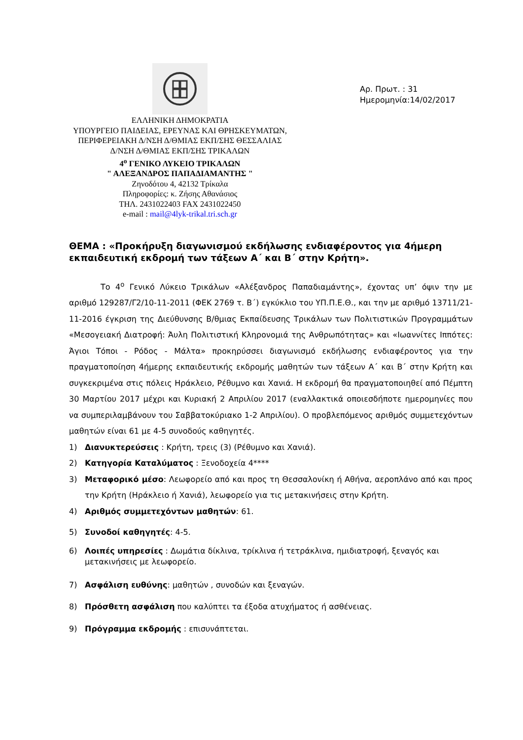ΕΛΛΗΝΙΚΗ ΔΗΜΟΚΡΑΤΙΑ
ΥΠΟΥΡΓΕΙΟ ΠΑΙΔΕΙΑΣ, ΕΡΕΥΝΑΣ ΚΑΙ ΘΡΗΣΚΕΥΜΑΤΩΝ,
ΠΕΡΙΦΕΡΕΙΑΚΗ Δ/ΝΣΗ Δ/ΘΜΙΑΣ ΕΚΠ/ΣΗΣ ΘΕΣΣΑΛΙΑΣ
Δ/ΝΣΗ Δ/ΘΜΙΑΣ ΕΚΠ/ΣΗΣ ΤΡΙΚΑΛΩΝ
4<sup>ο</sup> ΓΕΝΙΚΟ ΛΥΚΕΙΟ ΤΡΙΚΑΛΩΝ
" ΑΛΕΞΑΝΔΡΟΣ ΠΑΠΑΔΙΑΜΑΝΤΗΣ "
Ζηνοδότου 4, 42132 Τρίκαλα
Πληροφορίες: κ. Ζήσης Αθανάσιος
ΤΗΛ. 2431022403 FAX 2431022450
e-mail : mail@4lyk-trikal.tri.sch.gr
Αρ. Πρωτ. : 31
Ημερομηνία:14/02/2017
ΘΕΜΑ : «Προκήρυξη διαγωνισμού εκδήλωσης ενδιαφέροντος για 4ήμερη εκπαιδευτική εκδρομή των τάξεων Α΄ και Β΄ στην Κρήτη».
Το 4<sup>ο</sup> Γενικό Λύκειο Τρικάλων «Αλέξανδρος Παπαδιαμάντης», έχοντας υπ’ όψιν την με αριθμό 129287/Γ2/10-11-2011 (ΦΕΚ 2769 τ. Β΄) εγκύκλιο του ΥΠ.Π.Ε.Θ., και την με αριθμό 13711/21-11-2016 έγκριση της Διεύθυνσης Β/θμιας Εκπαίδευσης Τρικάλων των Πολιτιστικών Προγραμμάτων «Μεσογειακή Διατροφή: Άυλη Πολιτιστική Κληρονομιά της Ανθρωπότητας» και «Ιωαννίτες Ιππότες: Άγιοι Τόποι - Ρόδος - Μάλτα» προκηρύσσει διαγωνισμό εκδήλωσης ενδιαφέροντος για την πραγματοποίηση 4ήμερης εκπαιδευτικής εκδρομής μαθητών των τάξεων Α΄ και Β΄ στην Κρήτη και συγκεκριμένα στις πόλεις Ηράκλειο, Ρέθυμνο και Χανιά. Η εκδρομή θα πραγματοποιηθεί από Πέμπτη 30 Μαρτίου 2017 μέχρι και Κυριακή 2 Απριλίου 2017 (εναλλακτικά οποιεσδήποτε ημερομηνίες που να συμπεριλαμβάνουν του Σαββατοκύριακο 1-2 Απριλίου). Ο προβλεπόμενος αριθμός συμμετεχόντων μαθητών είναι 61 με 4-5 συνοδούς καθηγητές.
1) Διανυκτερεύσεις : Κρήτη, τρεις (3) (Ρέθυμνο και Χανιά).
2) Κατηγορία Καταλύματος : Ξενοδοχεία 4****
3) Μεταφορικό μέσο: Λεωφορείο από και προς τη Θεσσαλονίκη ή Αθήνα, αεροπλάνο από και προς την Κρήτη (Ηράκλειο ή Χανιά), λεωφορείο για τις μετακινήσεις στην Κρήτη.
4) Αριθμός συμμετεχόντων μαθητών: 61.
5) Συνοδοί καθηγητές: 4-5.
6) Λοιπές υπηρεσίες : Δωμάτια δίκλινα, τρίκλινα ή τετράκλινα, ημιδιατροφή, ξεναγός και μετακινήσεις με λεωφορείο.
7) Ασφάλιση ευθύνης: μαθητών , συνοδών και ξεναγών.
8) Πρόσθετη ασφάλιση που καλύπτει τα έξοδα ατυχήματος ή ασθένειας.
9) Πρόγραμμα εκδρομής : επισυνάπτεται.